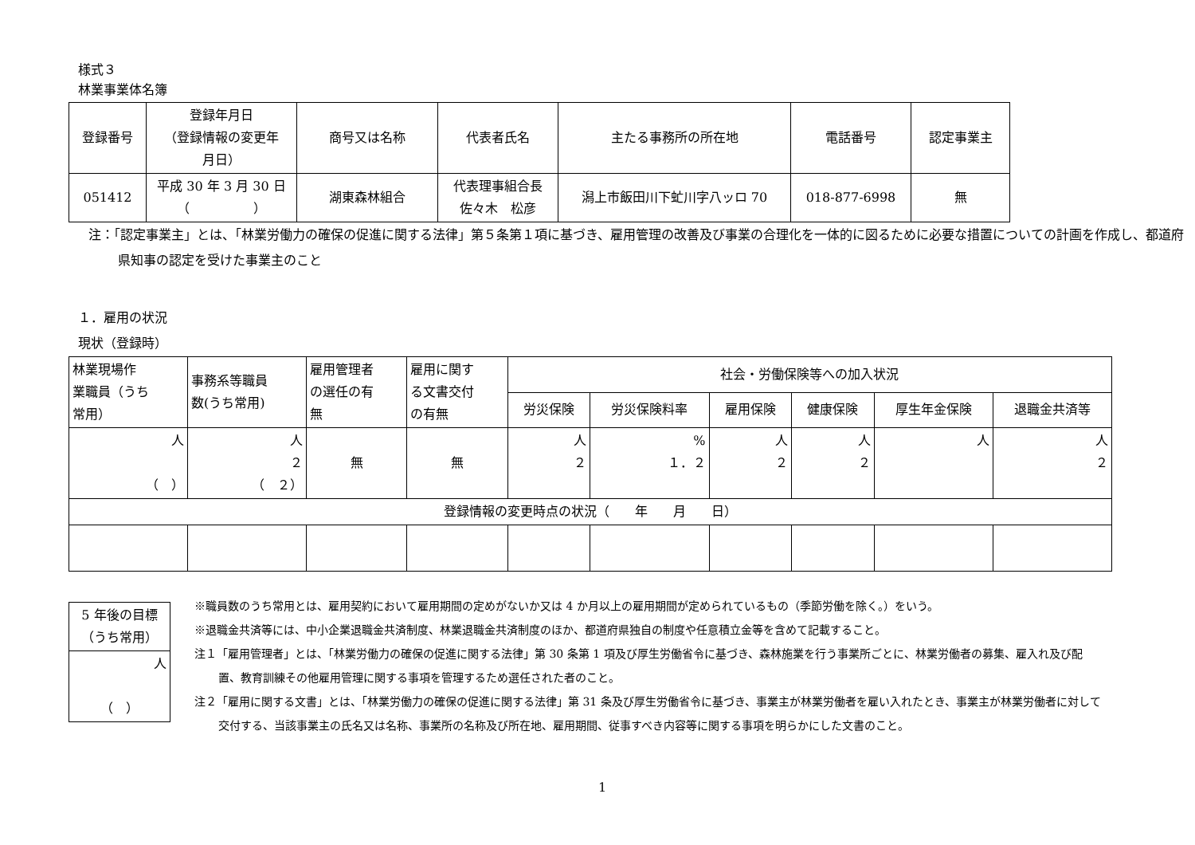様式３
林業事業体名簿
| 登録番号 | 登録年月日 （登録情報の変更年 月日） | 商号又は名称 | 代表者氏名 | 主たる事務所の所在地 | 電話番号 | 認定事業主 |
| --- | --- | --- | --- | --- | --- | --- |
| 051412 | 平成 30 年 3 月 30 日 （ ） | 湖東森林組合 | 代表理事組合長 佐々木 松彦 | 潟上市飯田川下虻川字八ッロ 70 | 018-877-6998 | 無 |
注：「認定事業主」とは、「林業労働力の確保の促進に関する法律」第５条第１項に基づき、雇用管理の改善及び事業の合理化を一体的に図るために必要な措置についての計画を作成し、都道府県知事の認定を受けた事業主のこと
１．雇用の状況
現状（登録時）
| 林業現場作 業職員（うち 常用） | 事務系等職員 数(うち常用) | 雇用管理者 の選任の有 無 | 雇用に関す る文書交付 の有無 | 社会・労働保険等への加入状況 | | | | | |
| --- | --- | --- | --- | --- | --- | --- | --- | --- | --- |
| | | | | 労災保険 | 労災保険料率 | 雇用保険 | 健康保険 | 厚生年金保険 | 退職金共済等 |
| 人 （ ） | 人 ２ （ ２） | 無 | 無 | 人 ２ | % １．２ | 人 ２ | 人 ２ | 人 | 人 ２ |
| 登録情報の変更時点の状況（ 年 月 日） | | | | | | | | | |
| 5 年後の目標 （うち常用） |
| 人 （ ） |
※職員数のうち常用とは、雇用契約において雇用期間の定めがないか又は 4 か月以上の雇用期間が定められているもの（季節労働を除く。）をいう。
※退職金共済等には、中小企業退職金共済制度、林業退職金共済制度のほか、都道府県独自の制度や任意積立金等を含めて記載すること。
注１「雇用管理者」とは、「林業労働力の確保の促進に関する法律」第 30 条第 1 項及び厚生労働省令に基づき、森林施業を行う事業所ごとに、林業労働者の募集、雇入れ及び配置、教育訓練その他雇用管理に関する事項を管理するため選任された者のこと。
注２「雇用に関する文書」とは、「林業労働力の確保の促進に関する法律」第 31 条及び厚生労働省令に基づき、事業主が林業労働者を雇い入れたとき、事業主が林業労働者に対して交付する、当該事業主の氏名又は名称、事業所の名称及び所在地、雇用期間、従事すべき内容等に関する事項を明らかにした文書のこと。
1